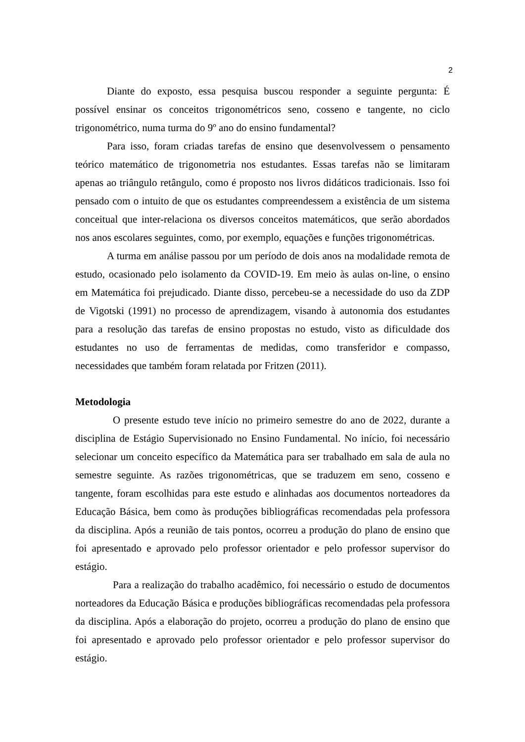2
Diante do exposto, essa pesquisa buscou responder a seguinte pergunta: É possível ensinar os conceitos trigonométricos seno, cosseno e tangente, no ciclo trigonométrico, numa turma do 9º ano do ensino fundamental?
Para isso, foram criadas tarefas de ensino que desenvolvessem o pensamento teórico matemático de trigonometria nos estudantes. Essas tarefas não se limitaram apenas ao triângulo retângulo, como é proposto nos livros didáticos tradicionais. Isso foi pensado com o intuito de que os estudantes compreendessem a existência de um sistema conceitual que inter-relaciona os diversos conceitos matemáticos, que serão abordados nos anos escolares seguintes, como, por exemplo, equações e funções trigonométricas.
A turma em análise passou por um período de dois anos na modalidade remota de estudo, ocasionado pelo isolamento da COVID-19. Em meio às aulas on-line, o ensino em Matemática foi prejudicado. Diante disso, percebeu-se a necessidade do uso da ZDP de Vigotski (1991) no processo de aprendizagem, visando à autonomia dos estudantes para a resolução das tarefas de ensino propostas no estudo, visto as dificuldade dos estudantes no uso de ferramentas de medidas, como transferidor e compasso, necessidades que também foram relatada por Fritzen (2011).
Metodologia
O presente estudo teve início no primeiro semestre do ano de 2022, durante a disciplina de Estágio Supervisionado no Ensino Fundamental. No início, foi necessário selecionar um conceito específico da Matemática para ser trabalhado em sala de aula no semestre seguinte. As razões trigonométricas, que se traduzem em seno, cosseno e tangente, foram escolhidas para este estudo e alinhadas aos documentos norteadores da Educação Básica, bem como às produções bibliográficas recomendadas pela professora da disciplina. Após a reunião de tais pontos, ocorreu a produção do plano de ensino que foi apresentado e aprovado pelo professor orientador e pelo professor supervisor do estágio.
Para a realização do trabalho acadêmico, foi necessário o estudo de documentos norteadores da Educação Básica e produções bibliográficas recomendadas pela professora da disciplina. Após a elaboração do projeto, ocorreu a produção do plano de ensino que foi apresentado e aprovado pelo professor orientador e pelo professor supervisor do estágio.